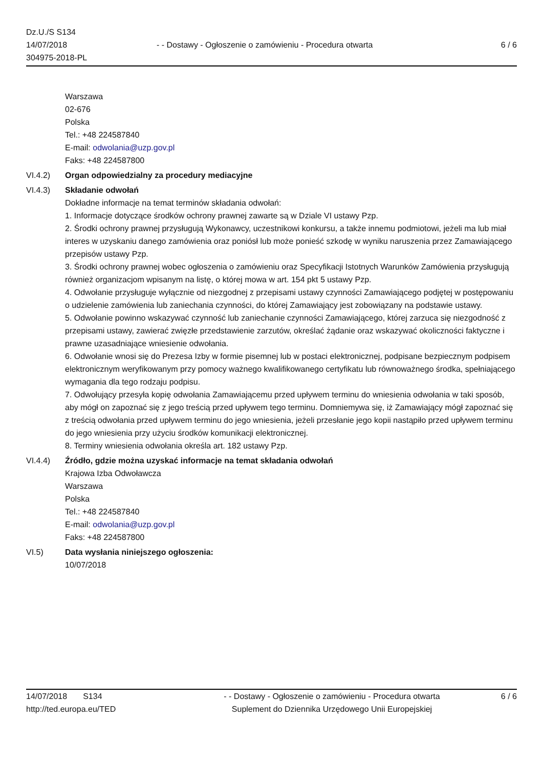Dz.U./S S134
14/07/2018
304975-2018-PL
- - Dostawy - Ogłoszenie o zamówieniu - Procedura otwarta
6 / 6
Warszawa
02-676
Polska
Tel.: +48 224587840
E-mail: odwolania@uzp.gov.pl
Faks: +48 224587800
VI.4.2) Organ odpowiedzialny za procedury mediacyjne
VI.4.3) Składanie odwołań
Dokładne informacje na temat terminów składania odwołań:
1. Informacje dotyczące środków ochrony prawnej zawarte są w Dziale VI ustawy Pzp.
2. Środki ochrony prawnej przysługują Wykonawcy, uczestnikowi konkursu, a także innemu podmiotowi, jeżeli ma lub miał interes w uzyskaniu danego zamówienia oraz poniósł lub może ponieść szkodę w wyniku naruszenia przez Zamawiającego przepisów ustawy Pzp.
3. Środki ochrony prawnej wobec ogłoszenia o zamówieniu oraz Specyfikacji Istotnych Warunków Zamówienia przysługują również organizacjom wpisanym na listę, o której mowa w art. 154 pkt 5 ustawy Pzp.
4. Odwołanie przysługuje wyłącznie od niezgodnej z przepisami ustawy czynności Zamawiającego podjętej w postępowaniu o udzielenie zamówienia lub zaniechania czynności, do której Zamawiający jest zobowiązany na podstawie ustawy.
5. Odwołanie powinno wskazywać czynność lub zaniechanie czynności Zamawiającego, której zarzuca się niezgodność z przepisami ustawy, zawierać zwięzłe przedstawienie zarzutów, określać żądanie oraz wskazywać okoliczności faktyczne i prawne uzasadniające wniesienie odwołania.
6. Odwołanie wnosi się do Prezesa Izby w formie pisemnej lub w postaci elektronicznej, podpisane bezpiecznym podpisem elektronicznym weryfikowanym przy pomocy ważnego kwalifikowanego certyfikatu lub równoważnego środka, spełniającego wymagania dla tego rodzaju podpisu.
7. Odwołujący przesyła kopię odwołania Zamawiającemu przed upływem terminu do wniesienia odwołania w taki sposób, aby mógł on zapoznać się z jego treścią przed upływem tego terminu. Domniemywa się, iż Zamawiający mógł zapoznać się z treścią odwołania przed upływem terminu do jego wniesienia, jeżeli przesłanie jego kopii nastąpiło przed upływem terminu do jego wniesienia przy użyciu środków komunikacji elektronicznej.
8. Terminy wniesienia odwołania określa art. 182 ustawy Pzp.
VI.4.4) Źródło, gdzie można uzyskać informacje na temat składania odwołań
Krajowa Izba Odwoławcza
Warszawa
Polska
Tel.: +48 224587840
E-mail: odwolania@uzp.gov.pl
Faks: +48 224587800
VI.5) Data wysłania niniejszego ogłoszenia:
10/07/2018
14/07/2018 S134
http://ted.europa.eu/TED
- - Dostawy - Ogłoszenie o zamówieniu - Procedura otwarta
Suplement do Dziennika Urzędowego Unii Europejskiej
6 / 6